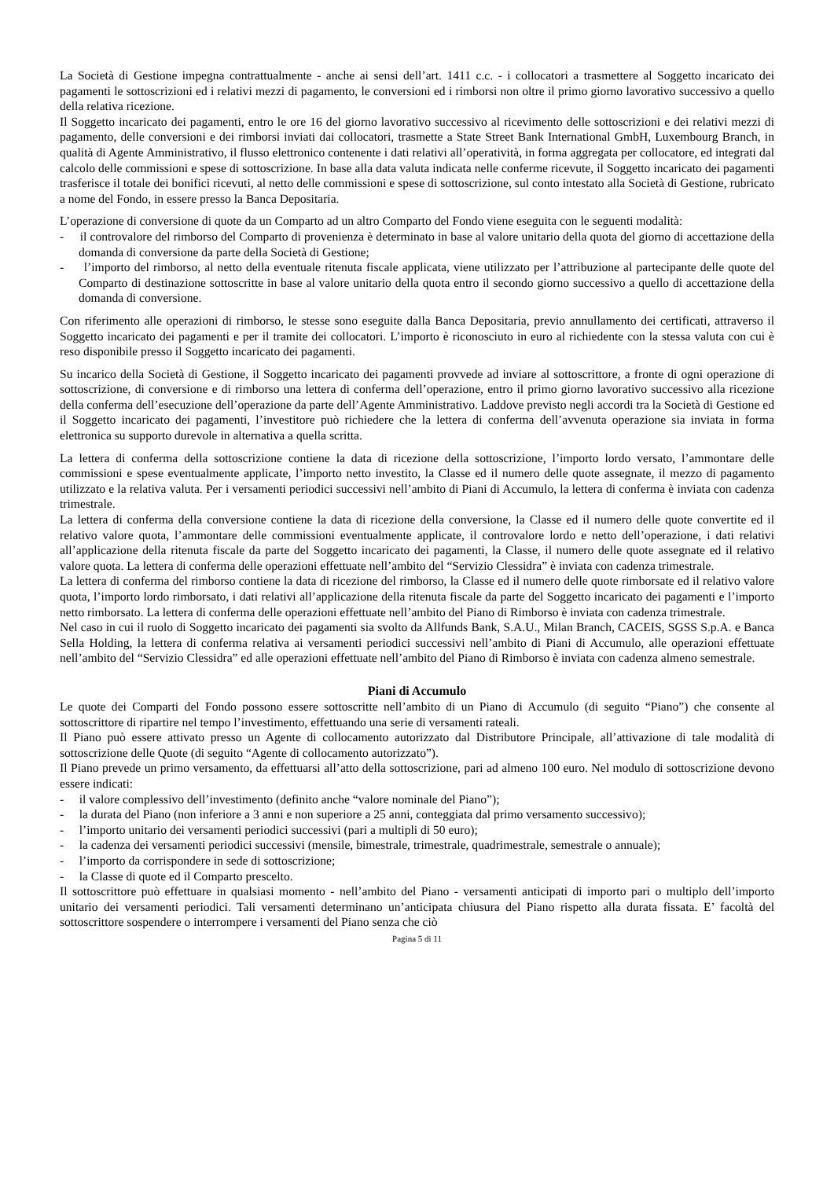La Società di Gestione impegna contrattualmente - anche ai sensi dell’art. 1411 c.c. - i collocatori a trasmettere al Soggetto incaricato dei pagamenti le sottoscrizioni ed i relativi mezzi di pagamento, le conversioni ed i rimborsi non oltre il primo giorno lavorativo successivo a quello della relativa ricezione.
Il Soggetto incaricato dei pagamenti, entro le ore 16 del giorno lavorativo successivo al ricevimento delle sottoscrizioni e dei relativi mezzi di pagamento, delle conversioni e dei rimborsi inviati dai collocatori, trasmette a State Street Bank International GmbH, Luxembourg Branch, in qualità di Agente Amministrativo, il flusso elettronico contenente i dati relativi all’operatività, in forma aggregata per collocatore, ed integrati dal calcolo delle commissioni e spese di sottoscrizione. In base alla data valuta indicata nelle conferme ricevute, il Soggetto incaricato dei pagamenti trasferisce il totale dei bonifici ricevuti, al netto delle commissioni e spese di sottoscrizione, sul conto intestato alla Società di Gestione, rubricato a nome del Fondo, in essere presso la Banca Depositaria.
L’operazione di conversione di quote da un Comparto ad un altro Comparto del Fondo viene eseguita con le seguenti modalità:
- il controvalore del rimborso del Comparto di provenienza è determinato in base al valore unitario della quota del giorno di accettazione della domanda di conversione da parte della Società di Gestione;
- l’importo del rimborso, al netto della eventuale ritenuta fiscale applicata, viene utilizzato per l’attribuzione al partecipante delle quote del Comparto di destinazione sottoscritte in base al valore unitario della quota entro il secondo giorno successivo a quello di accettazione della domanda di conversione.
Con riferimento alle operazioni di rimborso, le stesse sono eseguite dalla Banca Depositaria, previo annullamento dei certificati, attraverso il Soggetto incaricato dei pagamenti e per il tramite dei collocatori. L’importo è riconosciuto in euro al richiedente con la stessa valuta con cui è reso disponibile presso il Soggetto incaricato dei pagamenti.
Su incarico della Società di Gestione, il Soggetto incaricato dei pagamenti provvede ad inviare al sottoscrittore, a fronte di ogni operazione di sottoscrizione, di conversione e di rimborso una lettera di conferma dell’operazione, entro il primo giorno lavorativo successivo alla ricezione della conferma dell’esecuzione dell’operazione da parte dell’Agente Amministrativo. Laddove previsto negli accordi tra la Società di Gestione ed il Soggetto incaricato dei pagamenti, l’investitore può richiedere che la lettera di conferma dell’avvenuta operazione sia inviata in forma elettronica su supporto durevole in alternativa a quella scritta.
La lettera di conferma della sottoscrizione contiene la data di ricezione della sottoscrizione, l’importo lordo versato, l’ammontare delle commissioni e spese eventualmente applicate, l’importo netto investito, la Classe ed il numero delle quote assegnate, il mezzo di pagamento utilizzato e la relativa valuta. Per i versamenti periodici successivi nell’ambito di Piani di Accumulo, la lettera di conferma è inviata con cadenza trimestrale.
La lettera di conferma della conversione contiene la data di ricezione della conversione, la Classe ed il numero delle quote convertite ed il relativo valore quota, l’ammontare delle commissioni eventualmente applicate, il controvalore lordo e netto dell’operazione, i dati relativi all’applicazione della ritenuta fiscale da parte del Soggetto incaricato dei pagamenti, la Classe, il numero delle quote assegnate ed il relativo valore quota. La lettera di conferma delle operazioni effettuate nell’ambito del “Servizio Clessidra” è inviata con cadenza trimestrale.
La lettera di conferma del rimborso contiene la data di ricezione del rimborso, la Classe ed il numero delle quote rimborsate ed il relativo valore quota, l’importo lordo rimborsato, i dati relativi all’applicazione della ritenuta fiscale da parte del Soggetto incaricato dei pagamenti e l’importo netto rimborsato. La lettera di conferma delle operazioni effettuate nell’ambito del Piano di Rimborso è inviata con cadenza trimestrale.
Nel caso in cui il ruolo di Soggetto incaricato dei pagamenti sia svolto da Allfunds Bank, S.A.U., Milan Branch, CACEIS, SGSS S.p.A. e Banca Sella Holding, la lettera di conferma relativa ai versamenti periodici successivi nell’ambito di Piani di Accumulo, alle operazioni effettuate nell’ambito del “Servizio Clessidra” ed alle operazioni effettuate nell’ambito del Piano di Rimborso è inviata con cadenza almeno semestrale.
Piani di Accumulo
Le quote dei Comparti del Fondo possono essere sottoscritte nell’ambito di un Piano di Accumulo (di seguito “Piano”) che consente al sottoscrittore di ripartire nel tempo l’investimento, effettuando una serie di versamenti rateali.
Il Piano può essere attivato presso un Agente di collocamento autorizzato dal Distributore Principale, all’attivazione di tale modalità di sottoscrizione delle Quote (di seguito “Agente di collocamento autorizzato”).
Il Piano prevede un primo versamento, da effettuarsi all’atto della sottoscrizione, pari ad almeno 100 euro. Nel modulo di sottoscrizione devono essere indicati:
- il valore complessivo dell’investimento (definito anche “valore nominale del Piano”);
- la durata del Piano (non inferiore a 3 anni e non superiore a 25 anni, conteggiata dal primo versamento successivo);
- l’importo unitario dei versamenti periodici successivi (pari a multipli di 50 euro);
- la cadenza dei versamenti periodici successivi (mensile, bimestrale, trimestrale, quadrimestrale, semestrale o annuale);
- l’importo da corrispondere in sede di sottoscrizione;
- la Classe di quote ed il Comparto prescelto.
Il sottoscrittore può effettuare in qualsiasi momento - nell’ambito del Piano - versamenti anticipati di importo pari o multiplo dell’importo unitario dei versamenti periodici. Tali versamenti determinano un’anticipata chiusura del Piano rispetto alla durata fissata. E’ facoltà del sottoscrittore sospendere o interrompere i versamenti del Piano senza che ciò
Pagina 5 di 11